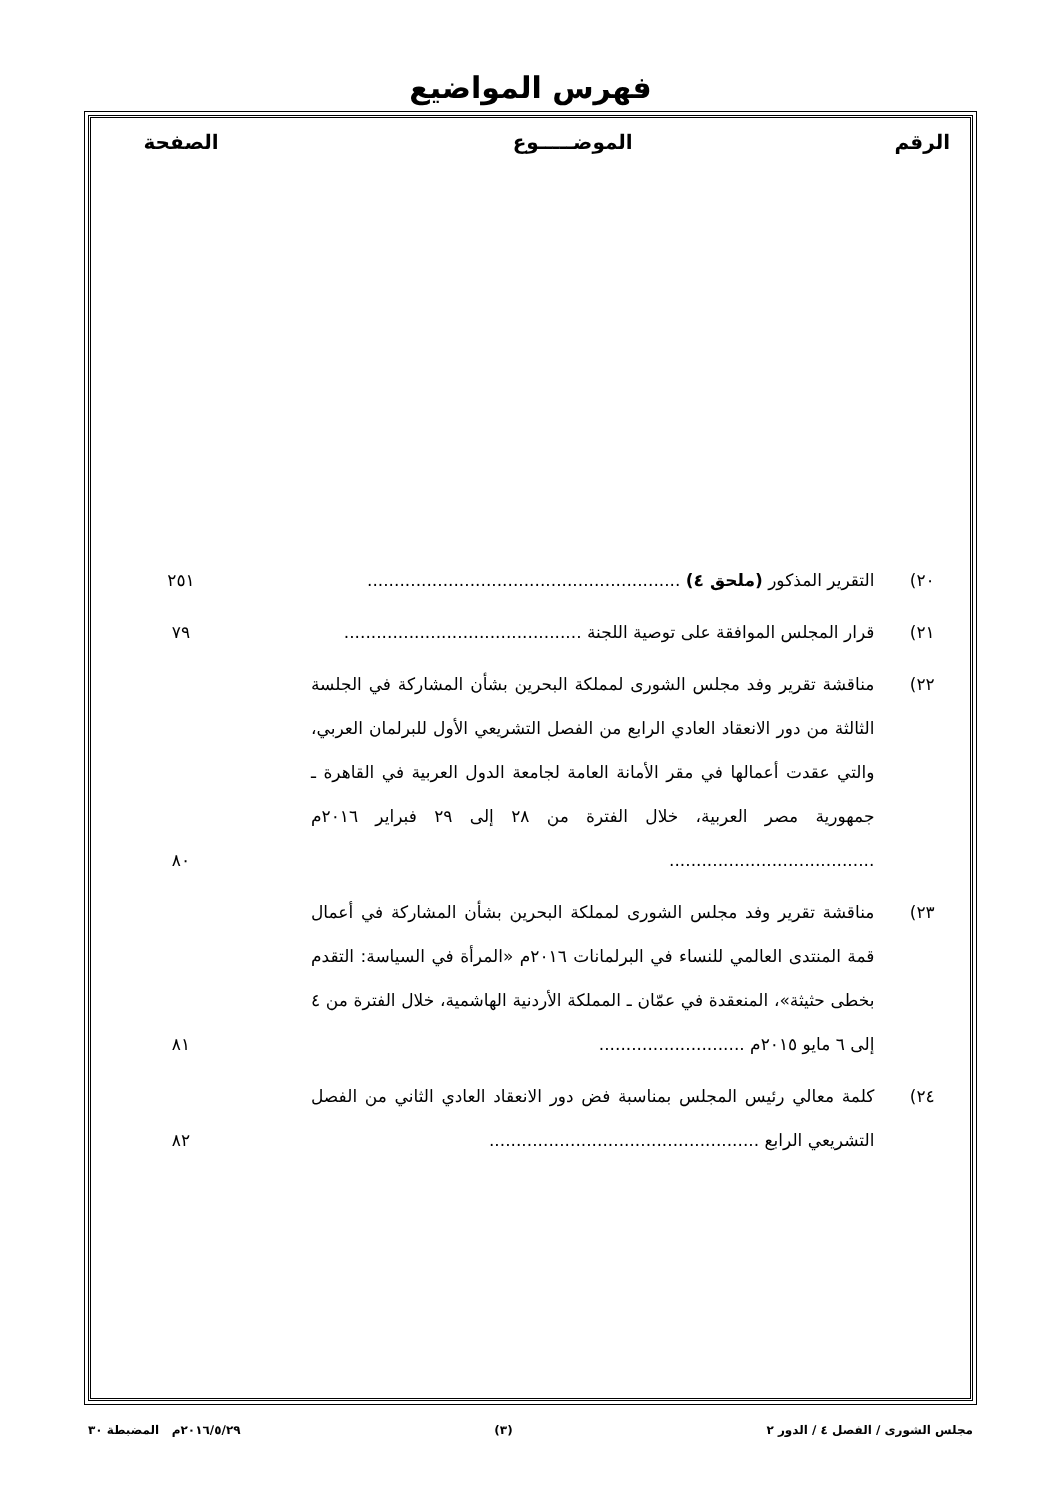فهرس المواضيع
| الرقم | الموضـــــوع | الصفحة |
| --- | --- | --- |
| ٢٠) | التقرير المذكور (ملحق ٤) .......................................................... | ٢٥١ |
| ٢١) | قرار المجلس الموافقة على توصية اللجنة ............................................ | ٧٩ |
| ٢٢) | مناقشة تقرير وفد مجلس الشورى لمملكة البحرين بشأن المشاركة في الجلسة الثالثة من دور الانعقاد العادي الرابع من الفصل التشريعي الأول للبرلمان العربي، والتي عقدت أعمالها في مقر الأمانة العامة لجامعة الدول العربية في القاهرة ـ جمهورية مصر العربية، خلال الفترة من ٢٨ إلى ٢٩ فبراير ٢٠١٦م ...................................... | ٨٠ |
| ٢٣) | مناقشة تقرير وفد مجلس الشورى لمملكة البحرين بشأن المشاركة في أعمال قمة المنتدى العالمي للنساء في البرلمانات ٢٠١٦م «المرأة في السياسة: التقدم بخطى حثيثة»، المنعقدة في عمّان ـ المملكة الأردنية الهاشمية، خلال الفترة من ٤ إلى ٦ مايو ٢٠١٥م ........................... | ٨١ |
| ٢٤) | كلمة معالي رئيس المجلس بمناسبة فض دور الانعقاد العادي الثاني من الفصل التشريعي الرابع .................................................. | ٨٢ |
مجلس الشورى / الفصل ٤ / الدور ٢ (٣) ٢٠١٦/٥/٢٩م المضبطة ٣٠